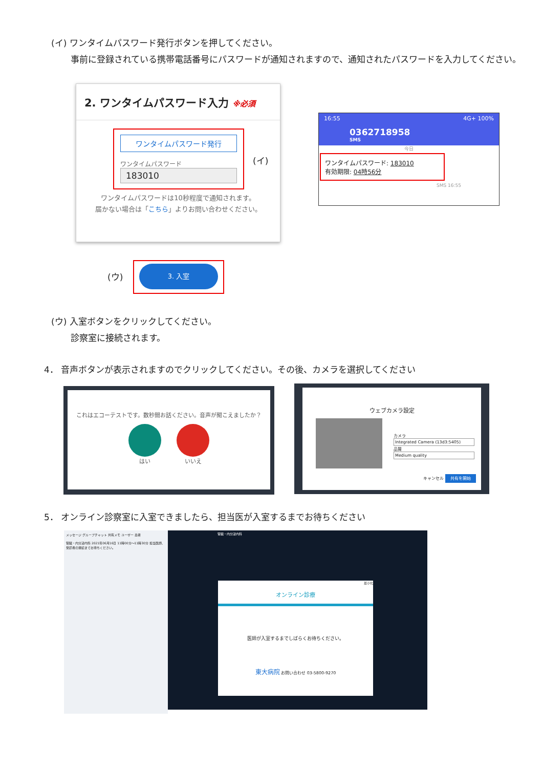(イ) ワンタイムパスワード発行ボタンを押してください。
事前に登録されている携帯電話番号にパスワードが通知されますので、通知されたパスワードを入力してください。
2. ワンタイムパスワード入力 ※必須
ワンタイムパスワード発行
ワンタイムパスワード
183010
ワンタイムパスワードは10秒程度で通知されます。
届かない場合は「こちら」よりお問い合わせください。
(イ)
16:55 4G+ 100%
0362718958
SMS
今日
ワンタイムパスワード: 183010
有効期限: 04時56分
SMS 16:55
(ウ)
3. 入室
(ウ) 入室ボタンをクリックしてください。
診察室に接続されます。
4． 音声ボタンが表示されますのでクリックしてください。その後、カメラを選択してください
これはエコーテストです。数秒間お話ください。音声が聞こえましたか？
はい いいえ
ウェブカメラ設定
カメラ
Integrated Camera (13d3:5405)
品質
Medium quality
キャンセル 共有を開始
5． オンライン診察室に入室できましたら、担当医が入室するまでお待ちください
メッセージ グループチャット 共有メモ ユーザー 患者
腎臓・内分泌内科 2021年06月16日 11時00分～11時30分 担当医師、受診者の接続までお待ちください。
腎臓・内分泌内科
最小化
オンライン診療
医師が入室するまでしばらくお待ちください。
東大病院 お問い合わせ 03-5800-9270